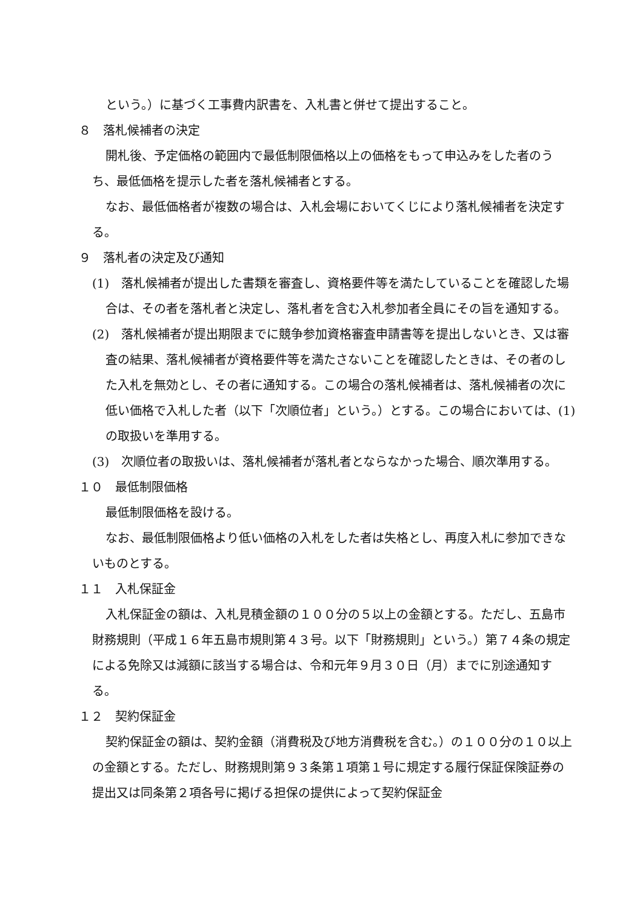という。）に基づく工事費内訳書を、入札書と併せて提出すること。
８　落札候補者の決定
開札後、予定価格の範囲内で最低制限価格以上の価格をもって申込みをした者のうち、最低価格を提示した者を落札候補者とする。
なお、最低価格者が複数の場合は、入札会場においてくじにより落札候補者を決定する。
９　落札者の決定及び通知
(1)　落札候補者が提出した書類を審査し、資格要件等を満たしていることを確認した場合は、その者を落札者と決定し、落札者を含む入札参加者全員にその旨を通知する。
(2)　落札候補者が提出期限までに競争参加資格審査申請書等を提出しないとき、又は審査の結果、落札候補者が資格要件等を満たさないことを確認したときは、その者のした入札を無効とし、その者に通知する。この場合の落札候補者は、落札候補者の次に低い価格で入札した者（以下「次順位者」という。）とする。この場合においては、(1)の取扱いを準用する。
(3)　次順位者の取扱いは、落札候補者が落札者とならなかった場合、順次準用する。
１０　最低制限価格
最低制限価格を設ける。
なお、最低制限価格より低い価格の入札をした者は失格とし、再度入札に参加できないものとする。
１１　入札保証金
入札保証金の額は、入札見積金額の１００分の５以上の金額とする。ただし、五島市財務規則（平成１６年五島市規則第４３号。以下「財務規則」という。）第７４条の規定による免除又は減額に該当する場合は、令和元年９月３０日（月）までに別途通知する。
１２　契約保証金
契約保証金の額は、契約金額（消費税及び地方消費税を含む。）の１００分の１０以上の金額とする。ただし、財務規則第９３条第１項第１号に規定する履行保証保険証券の提出又は同条第２項各号に掲げる担保の提供によって契約保証金